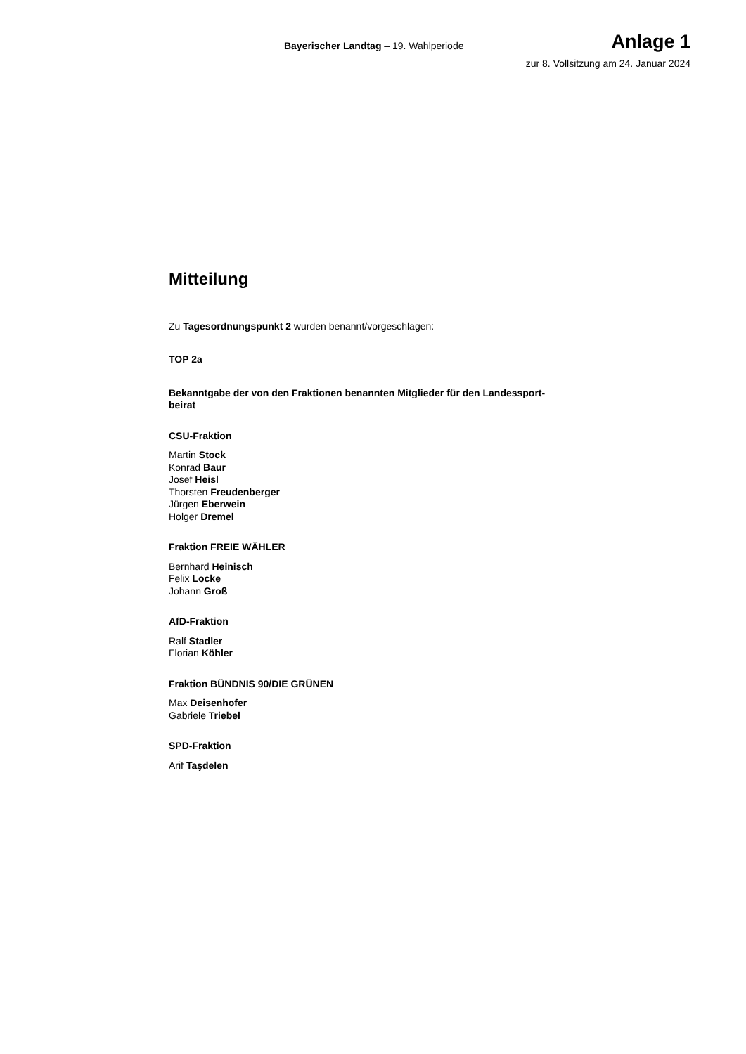Bayerischer Landtag – 19. Wahlperiode Anlage 1
zur 8. Vollsitzung am 24. Januar 2024
Mitteilung
Zu Tagesordnungspunkt 2 wurden benannt/vorgeschlagen:
TOP 2a
Bekanntgabe der von den Fraktionen benannten Mitglieder für den Landessport-
beirat
CSU-Fraktion
Martin Stock
Konrad Baur
Josef Heisl
Thorsten Freudenberger
Jürgen Eberwein
Holger Dremel
Fraktion FREIE WÄHLER
Bernhard Heinisch
Felix Locke
Johann Groß
AfD-Fraktion
Ralf Stadler
Florian Köhler
Fraktion BÜNDNIS 90/DIE GRÜNEN
Max Deisenhofer
Gabriele Triebel
SPD-Fraktion
Arif Taşdelen